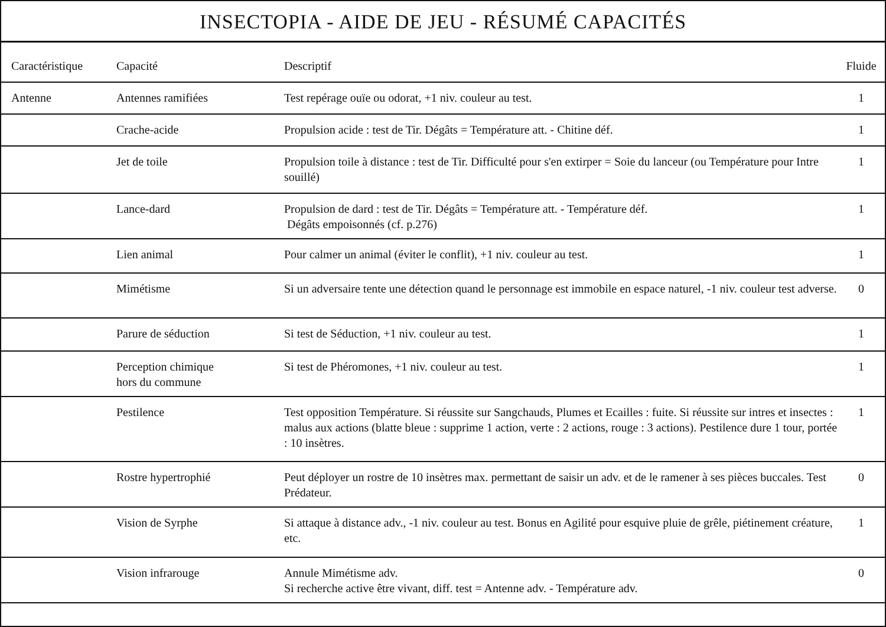INSECTOPIA - AIDE DE JEU - RÉSUMÉ CAPACITÉS
| Caractéristique | Capacité | Descriptif | Fluide |
| --- | --- | --- | --- |
| Antenne | Antennes ramifiées | Test repérage ouïe ou odorat, +1 niv. couleur au test. | 1 |
| | Crache-acide | Propulsion acide : test de Tir. Dégâts = Température att. - Chitine déf. | 1 |
| | Jet de toile | Propulsion toile à distance : test de Tir. Difficulté pour s'en extirper = Soie du lanceur (ou Température pour Intre souillé) | 1 |
| | Lance-dard | Propulsion de dard : test de Tir. Dégâts = Température att. - Température déf. Dégâts empoisonnés (cf. p.276) | 1 |
| | Lien animal | Pour calmer un animal (éviter le conflit), +1 niv. couleur au test. | 1 |
| | Mimétisme | Si un adversaire tente une détection quand le personnage est immobile en espace naturel, -1 niv. couleur test adverse. | 0 |
| | Parure de séduction | Si test de Séduction, +1 niv. couleur au test. | 1 |
| | Perception chimique hors du commune | Si test de Phéromones, +1 niv. couleur au test. | 1 |
| | Pestilence | Test opposition Température. Si réussite sur Sangchauds, Plumes et Ecailles : fuite. Si réussite sur intres et insectes : malus aux actions (blatte bleue : supprime 1 action, verte : 2 actions, rouge : 3 actions). Pestilence dure 1 tour, portée : 10 insètres. | 1 |
| | Rostre hypertrophié | Peut déployer un rostre de 10 insètres max. permettant de saisir un adv. et de le ramener à ses pièces buccales. Test Prédateur. | 0 |
| | Vision de Syrphe | Si attaque à distance adv., -1 niv. couleur au test. Bonus en Agilité pour esquive pluie de grêle, piétinement créature, etc. | 1 |
| | Vision infrarouge | Annule Mimétisme adv. Si recherche active être vivant, diff. test = Antenne adv. - Température adv. | 0 |